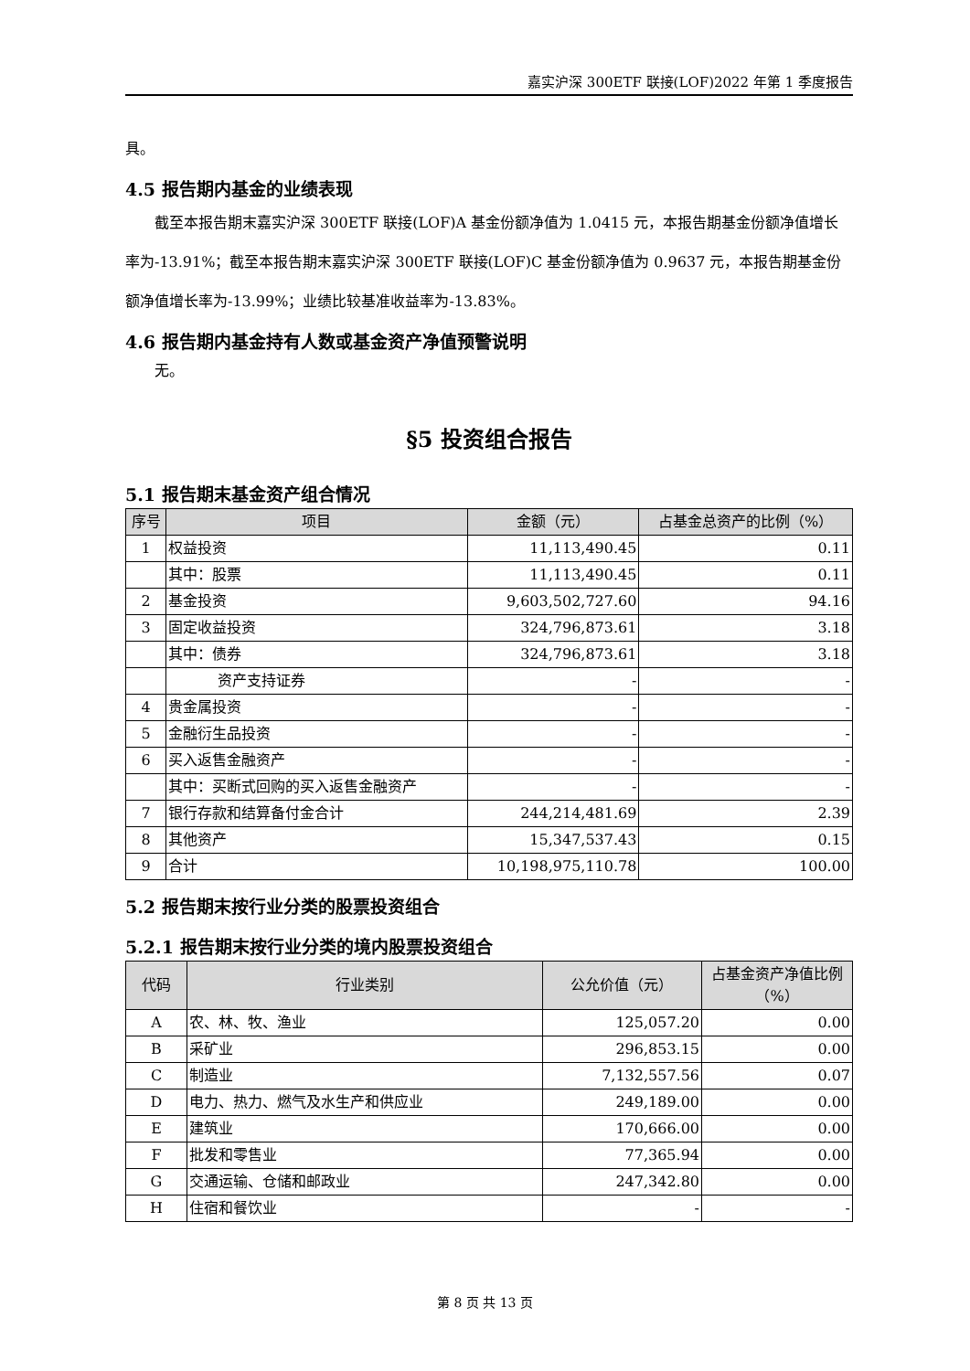嘉实沪深 300ETF 联接(LOF)2022 年第 1 季度报告
具。
4.5 报告期内基金的业绩表现
截至本报告期末嘉实沪深 300ETF 联接(LOF)A 基金份额净值为 1.0415 元，本报告期基金份额净值增长率为-13.91%；截至本报告期末嘉实沪深 300ETF 联接(LOF)C 基金份额净值为 0.9637 元，本报告期基金份额净值增长率为-13.99%；业绩比较基准收益率为-13.83%。
4.6 报告期内基金持有人数或基金资产净值预警说明
无。
§5 投资组合报告
5.1 报告期末基金资产组合情况
| 序号 | 项目 | 金额（元） | 占基金总资产的比例（%） |
| --- | --- | --- | --- |
| 1 | 权益投资 | 11,113,490.45 | 0.11 |
| | 其中：股票 | 11,113,490.45 | 0.11 |
| 2 | 基金投资 | 9,603,502,727.60 | 94.16 |
| 3 | 固定收益投资 | 324,796,873.61 | 3.18 |
| | 其中：债券 | 324,796,873.61 | 3.18 |
| | 资产支持证券 | - | - |
| 4 | 贵金属投资 | - | - |
| 5 | 金融衍生品投资 | - | - |
| 6 | 买入返售金融资产 | - | - |
| | 其中：买断式回购的买入返售金融资产 | - | - |
| 7 | 银行存款和结算备付金合计 | 244,214,481.69 | 2.39 |
| 8 | 其他资产 | 15,347,537.43 | 0.15 |
| 9 | 合计 | 10,198,975,110.78 | 100.00 |
5.2 报告期末按行业分类的股票投资组合
5.2.1 报告期末按行业分类的境内股票投资组合
| 代码 | 行业类别 | 公允价值（元） | 占基金资产净值比例（%） |
| --- | --- | --- | --- |
| A | 农、林、牧、渔业 | 125,057.20 | 0.00 |
| B | 采矿业 | 296,853.15 | 0.00 |
| C | 制造业 | 7,132,557.56 | 0.07 |
| D | 电力、热力、燃气及水生产和供应业 | 249,189.00 | 0.00 |
| E | 建筑业 | 170,666.00 | 0.00 |
| F | 批发和零售业 | 77,365.94 | 0.00 |
| G | 交通运输、仓储和邮政业 | 247,342.80 | 0.00 |
| H | 住宿和餐饮业 | - | - |
第 8 页 共 13 页